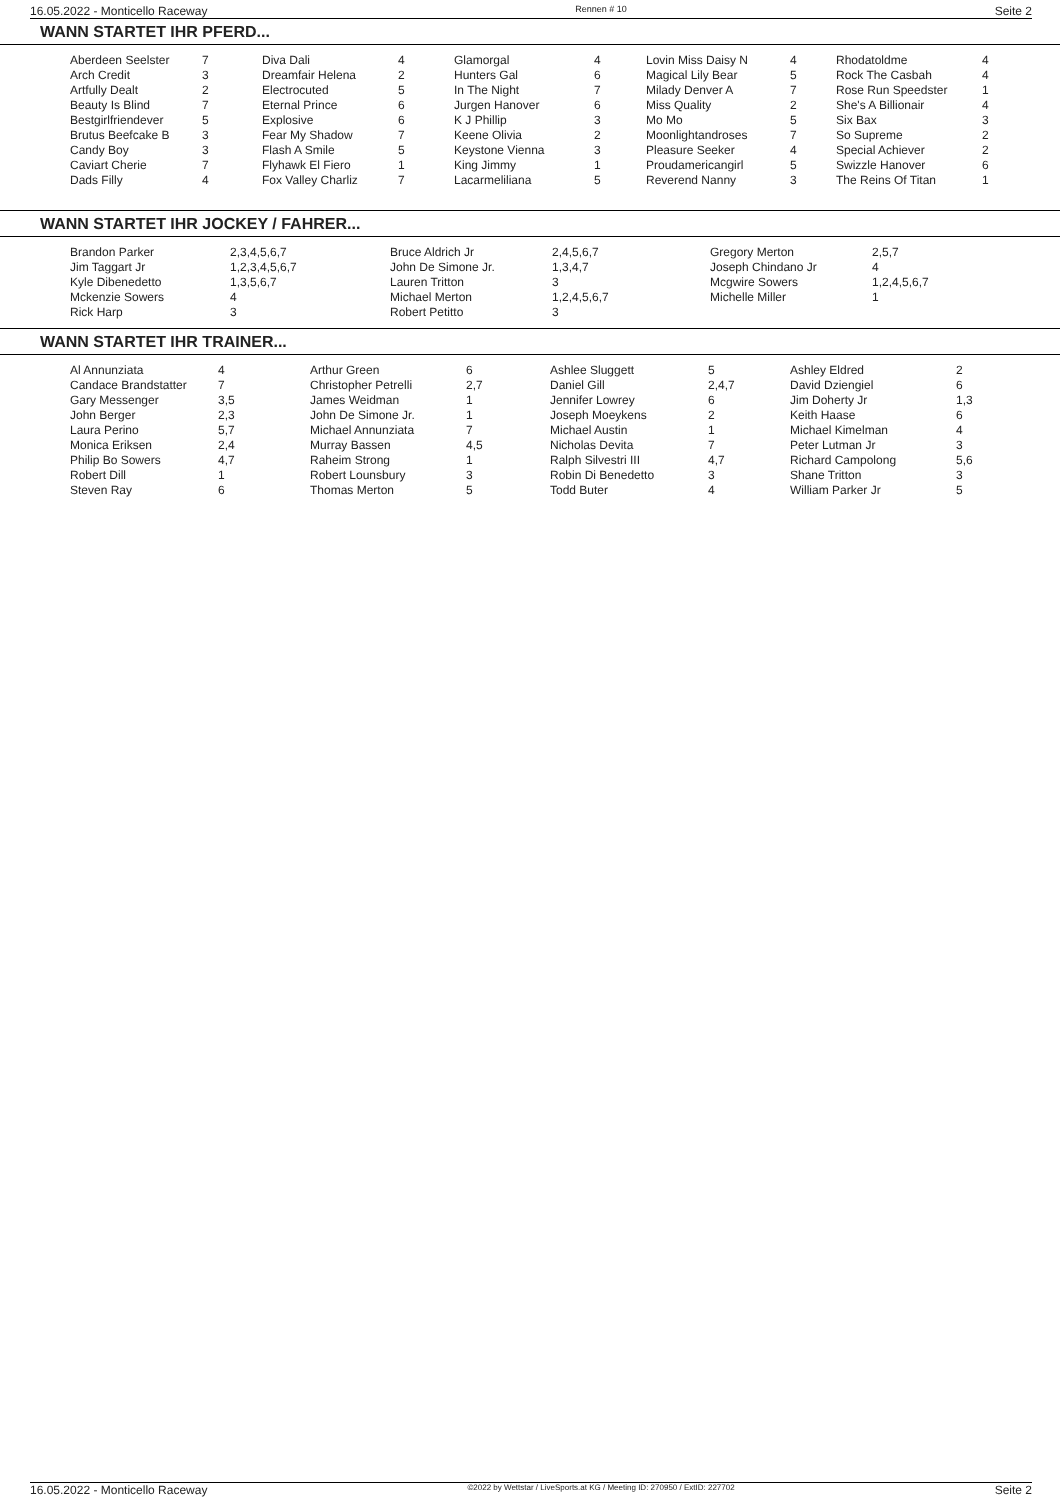16.05.2022 - Monticello Raceway Rennen # 10 Seite 2
WANN STARTET IHR PFERD...
| Aberdeen Seelster | 7 | Diva Dali | 4 | Glamorgal | 4 | Lovin Miss Daisy N | 4 | Rhodatoldme | 4 |
| Arch Credit | 3 | Dreamfair Helena | 2 | Hunters Gal | 6 | Magical Lily Bear | 5 | Rock The Casbah | 4 |
| Artfully Dealt | 2 | Electrocuted | 5 | In The Night | 7 | Milady Denver A | 7 | Rose Run Speedster | 1 |
| Beauty Is Blind | 7 | Eternal Prince | 6 | Jurgen Hanover | 6 | Miss Quality | 2 | She's A Billionair | 4 |
| Bestgirlfriendever | 5 | Explosive | 6 | K J Phillip | 3 | Mo Mo | 5 | Six Bax | 3 |
| Brutus Beefcake B | 3 | Fear My Shadow | 7 | Keene Olivia | 2 | Moonlightandroses | 7 | So Supreme | 2 |
| Candy Boy | 3 | Flash A Smile | 5 | Keystone Vienna | 3 | Pleasure Seeker | 4 | Special Achiever | 2 |
| Caviart Cherie | 7 | Flyhawk El Fiero | 1 | King Jimmy | 1 | Proudamericangirl | 5 | Swizzle Hanover | 6 |
| Dads Filly | 4 | Fox Valley Charliz | 7 | Lacarmeliliana | 5 | Reverend Nanny | 3 | The Reins Of Titan | 1 |
WANN STARTET IHR JOCKEY / FAHRER...
| Brandon Parker | 2,3,4,5,6,7 | Bruce Aldrich Jr | 2,4,5,6,7 | Gregory Merton | 2,5,7 |
| Jim Taggart Jr | 1,2,3,4,5,6,7 | John De Simone Jr. | 1,3,4,7 | Joseph Chindano Jr | 4 |
| Kyle Dibenedetto | 1,3,5,6,7 | Lauren Tritton | 3 | Mcgwire Sowers | 1,2,4,5,6,7 |
| Mckenzie Sowers | 4 | Michael Merton | 1,2,4,5,6,7 | Michelle Miller | 1 |
| Rick Harp | 3 | Robert Petitto | 3 | | |
WANN STARTET IHR TRAINER...
| Al Annunziata | 4 | Arthur Green | 6 | Ashlee Sluggett | 5 | Ashley Eldred | 2 |
| Candace Brandstatter | 7 | Christopher Petrelli | 2,7 | Daniel Gill | 2,4,7 | David Dziengiel | 6 |
| Gary Messenger | 3,5 | James Weidman | 1 | Jennifer Lowrey | 6 | Jim Doherty Jr | 1,3 |
| John Berger | 2,3 | John De Simone Jr. | 1 | Joseph Moeykens | 2 | Keith Haase | 6 |
| Laura Perino | 5,7 | Michael Annunziata | 7 | Michael Austin | 1 | Michael Kimelman | 4 |
| Monica Eriksen | 2,4 | Murray Bassen | 4,5 | Nicholas Devita | 7 | Peter Lutman Jr | 3 |
| Philip Bo Sowers | 4,7 | Raheim Strong | 1 | Ralph Silvestri III | 4,7 | Richard Campolong | 5,6 |
| Robert Dill | 1 | Robert Lounsbury | 3 | Robin Di Benedetto | 3 | Shane Tritton | 3 |
| Steven Ray | 6 | Thomas Merton | 5 | Todd Buter | 4 | William Parker Jr | 5 |
16.05.2022 - Monticello Raceway ©2022 by Wettstar / LiveSports.at KG / Meeting ID: 270950 / ExtID: 227702 Seite 2